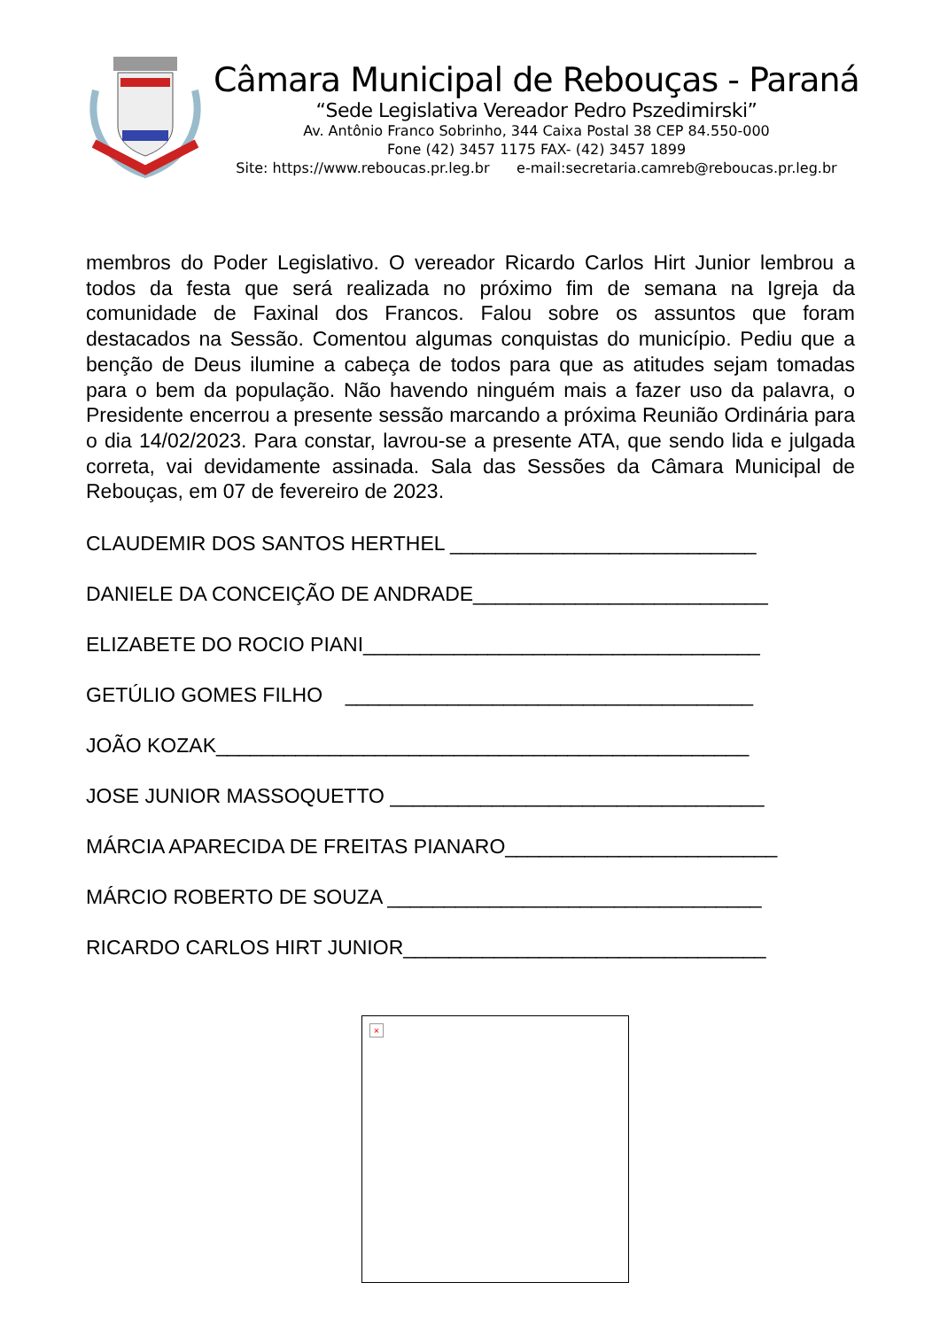Câmara Municipal de Rebouças - Paraná
“Sede Legislativa Vereador Pedro Pszedimirski”
Av. Antônio Franco Sobrinho, 344 Caixa Postal 38 CEP 84.550-000
Fone (42) 3457 1175 FAX- (42) 3457 1899
Site: https://www.reboucas.pr.leg.br e-mail:secretaria.camreb@reboucas.pr.leg.br
membros do Poder Legislativo. O vereador Ricardo Carlos Hirt Junior lembrou a todos da festa que será realizada no próximo fim de semana na Igreja da comunidade de Faxinal dos Francos. Falou sobre os assuntos que foram destacados na Sessão. Comentou algumas conquistas do município. Pediu que a benção de Deus ilumine a cabeça de todos para que as atitudes sejam tomadas para o bem da população. Não havendo ninguém mais a fazer uso da palavra, o Presidente encerrou a presente sessão marcando a próxima Reunião Ordinária para o dia 14/02/2023. Para constar, lavrou-se a presente ATA, que sendo lida e julgada correta, vai devidamente assinada. Sala das Sessões da Câmara Municipal de Rebouças, em 07 de fevereiro de 2023.
CLAUDEMIR DOS SANTOS HERTHEL ___________________________
DANIELE DA CONCEIÇÃO DE ANDRADE__________________________
ELIZABETE DO ROCIO PIANI___________________________________
GETÚLIO GOMES FILHO ____________________________________
JOÃO KOZAK_______________________________________________
JOSE JUNIOR MASSOQUETTO _________________________________
MÁRCIA APARECIDA DE FREITAS PIANARO________________________
MÁRCIO ROBERTO DE SOUZA _________________________________
RICARDO CARLOS HIRT JUNIOR________________________________
×